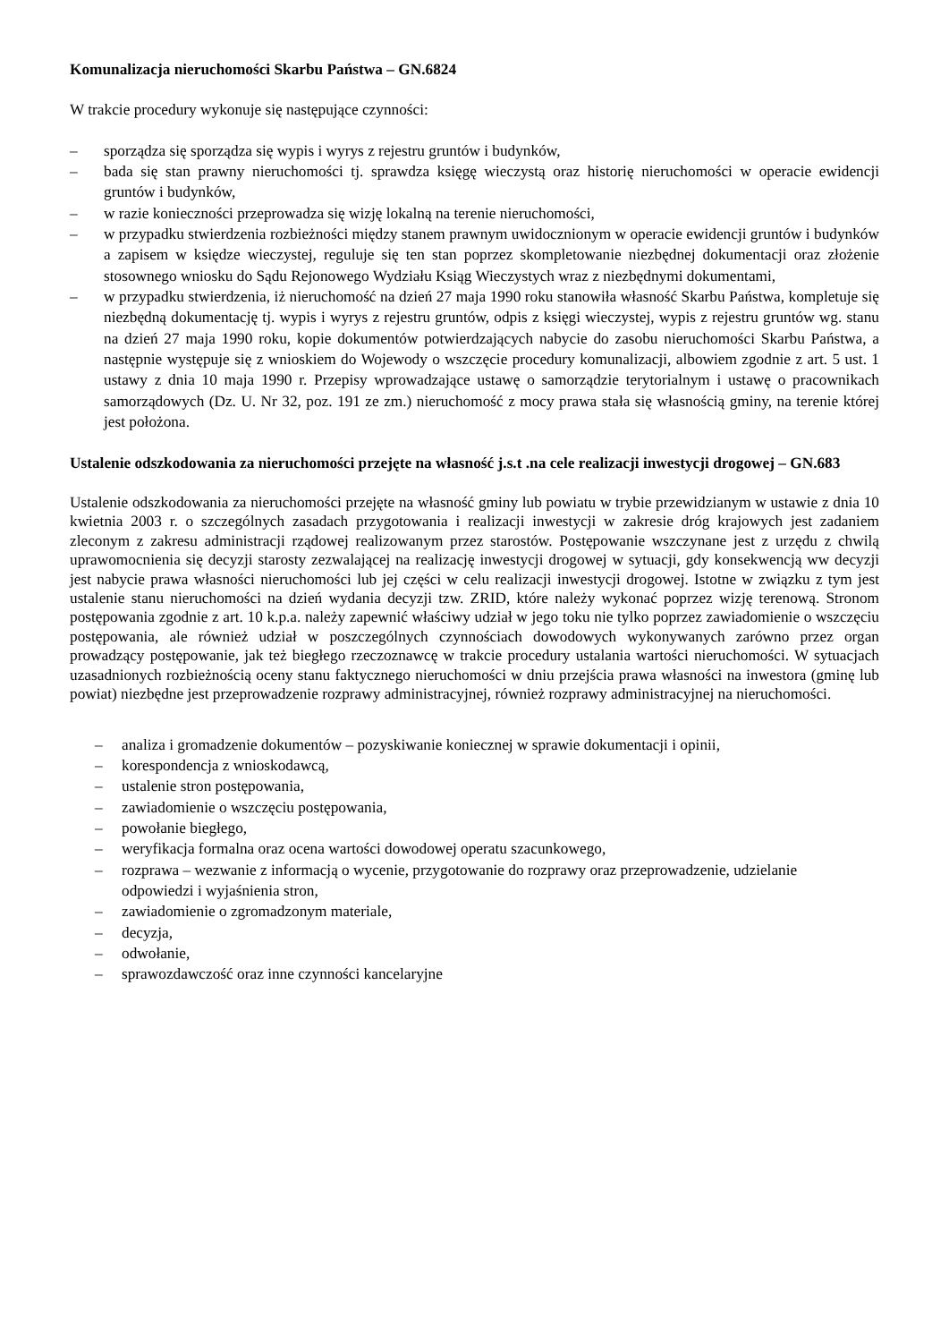Komunalizacja nieruchomości Skarbu Państwa – GN.6824
W trakcie procedury wykonuje się następujące czynności:
– sporządza się sporządza się wypis i wyrys z rejestru gruntów i budynków,
– bada się stan prawny nieruchomości tj. sprawdza księgę wieczystą oraz historię nieruchomości w operacie ewidencji gruntów i budynków,
– w razie konieczności przeprowadza się wizję lokalną na terenie nieruchomości,
– w przypadku stwierdzenia rozbieżności między stanem prawnym uwidocznionym w operacie ewidencji gruntów i budynków a zapisem w księdze wieczystej, reguluje się ten stan poprzez skompletowanie niezbędnej dokumentacji oraz złożenie stosownego wniosku do Sądu Rejonowego Wydziału Ksiąg Wieczystych wraz z niezbędnymi dokumentami,
– w przypadku stwierdzenia, iż nieruchomość na dzień 27 maja 1990 roku stanowiła własność Skarbu Państwa, kompletuje się niezbędną dokumentację tj. wypis i wyrys z rejestru gruntów, odpis z księgi wieczystej, wypis z rejestru gruntów wg. stanu na dzień 27 maja 1990 roku, kopie dokumentów potwierdzających nabycie do zasobu nieruchomości Skarbu Państwa, a następnie występuje się z wnioskiem do Wojewody o wszczęcie procedury komunalizacji, albowiem zgodnie z art. 5 ust. 1 ustawy z dnia 10 maja 1990 r. Przepisy wprowadzające ustawę o samorządzie terytorialnym i ustawę o pracownikach samorządowych (Dz. U. Nr 32, poz. 191 ze zm.) nieruchomość z mocy prawa stała się własnością gminy, na terenie której jest położona.
Ustalenie odszkodowania za nieruchomości przejęte na własność j.s.t .na cele realizacji inwestycji drogowej – GN.683
Ustalenie odszkodowania za nieruchomości przejęte na własność gminy lub powiatu w trybie przewidzianym w ustawie z dnia 10 kwietnia 2003 r. o szczególnych zasadach przygotowania i realizacji inwestycji w zakresie dróg krajowych jest zadaniem zleconym z zakresu administracji rządowej realizowanym przez starostów. Postępowanie wszczynane jest z urzędu z chwilą uprawomocnienia się decyzji starosty zezwalającej na realizację inwestycji drogowej w sytuacji, gdy konsekwencją ww decyzji jest nabycie prawa własności nieruchomości lub jej części w celu realizacji inwestycji drogowej. Istotne w związku z tym jest ustalenie stanu nieruchomości na dzień wydania decyzji tzw. ZRID, które należy wykonać poprzez wizję terenową. Stronom postępowania zgodnie z art. 10 k.p.a. należy zapewnić właściwy udział w jego toku nie tylko poprzez zawiadomienie o wszczęciu postępowania, ale również udział w poszczególnych czynnościach dowodowych wykonywanych zarówno przez organ prowadzący postępowanie, jak też biegłego rzeczoznawcę w trakcie procedury ustalania wartości nieruchomości. W sytuacjach uzasadnionych rozbieżnością oceny stanu faktycznego nieruchomości w dniu przejścia prawa własności na inwestora (gminę lub powiat) niezbędne jest przeprowadzenie rozprawy administracyjnej, również rozprawy administracyjnej na nieruchomości.
– analiza i gromadzenie dokumentów – pozyskiwanie koniecznej w sprawie dokumentacji i opinii,
– korespondencja z wnioskodawcą,
– ustalenie stron postępowania,
– zawiadomienie o wszczęciu postępowania,
– powołanie biegłego,
– weryfikacja formalna oraz ocena wartości dowodowej operatu szacunkowego,
– rozprawa – wezwanie z informacją o wycenie, przygotowanie do rozprawy oraz przeprowadzenie, udzielanie odpowiedzi i wyjaśnienia stron,
– zawiadomienie o zgromadzonym materiale,
– decyzja,
– odwołanie,
– sprawozdawczość oraz inne czynności kancelaryjne